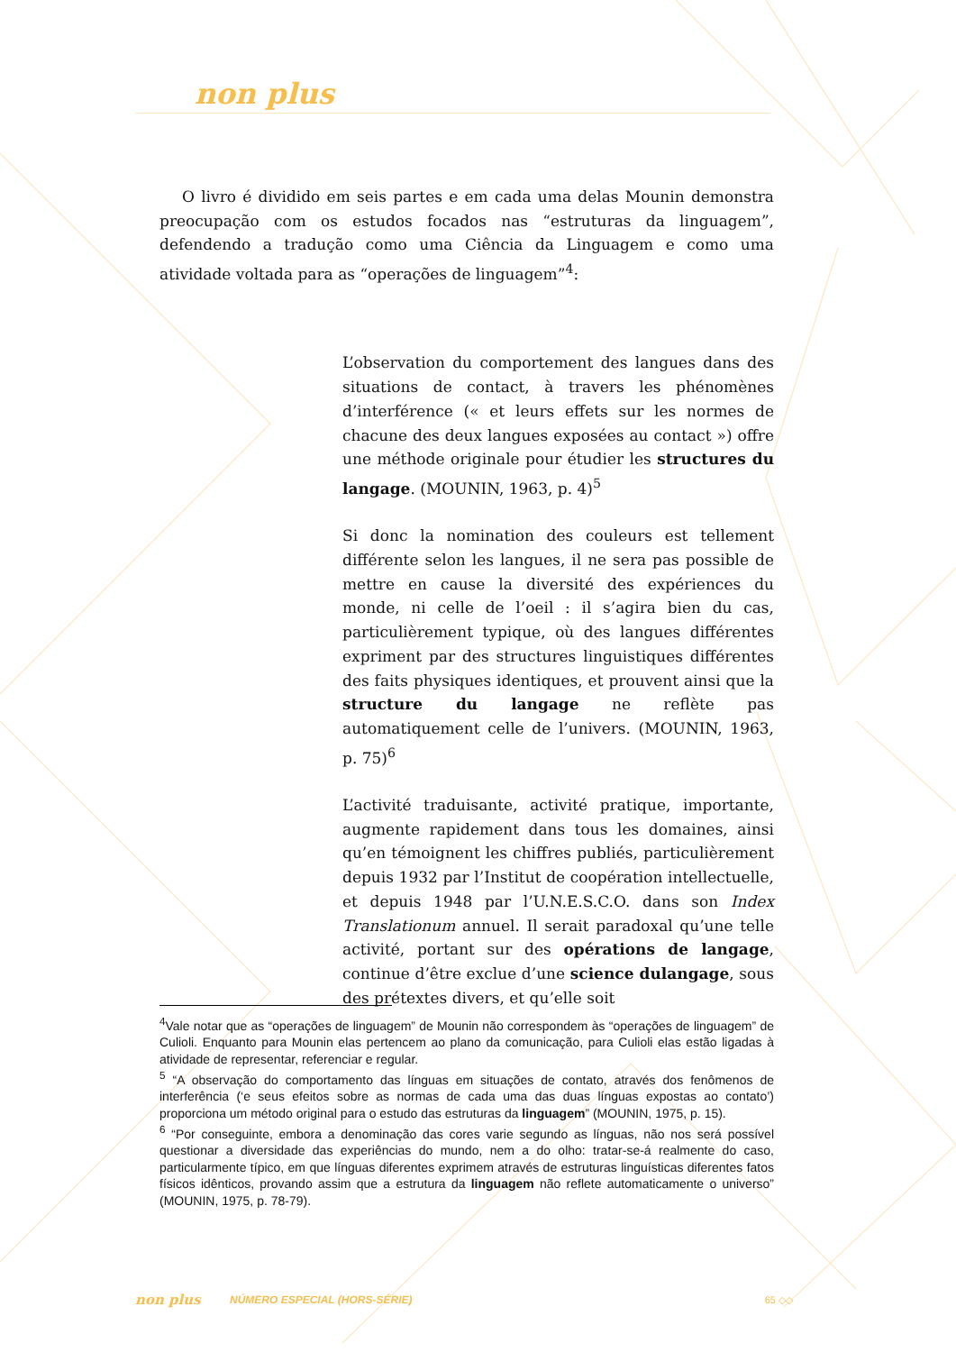non plus
O livro é dividido em seis partes e em cada uma delas Mounin demonstra preocupação com os estudos focados nas “estruturas da linguagem”, defendendo a tradução como uma Ciência da Linguagem e como uma atividade voltada para as “operações de linguagem”<sup>4</sup>:
L’observation du comportement des langues dans des situations de contact, à travers les phénomènes d’interférence (« et leurs effets sur les normes de chacune des deux langues exposées au contact ») offre une méthode originale pour étudier les structures du langage. (MOUNIN, 1963, p. 4)<sup>5</sup>
Si donc la nomination des couleurs est tellement différente selon les langues, il ne sera pas possible de mettre en cause la diversité des expériences du monde, ni celle de l’oeil : il s’agira bien du cas, particulièrement typique, où des langues différentes expriment par des structures linguistiques différentes des faits physiques identiques, et prouvent ainsi que la structure du langage ne reflète pas automatiquement celle de l’univers. (MOUNIN, 1963, p. 75)<sup>6</sup>
L’activité traduisante, activité pratique, importante, augmente rapidement dans tous les domaines, ainsi qu’en témoignent les chiffres publiés, particulièrement depuis 1932 par l’Institut de coopération intellectuelle, et depuis 1948 par l’U.N.E.S.C.O. dans son Index Translationum annuel. Il serait paradoxal qu’une telle activité, portant sur des opérations de langage, continue d’être exclue d’une science dulangage, sous des prétextes divers, et qu’elle soit
<sup>4</sup> Vale notar que as “operações de linguagem” de Mounin não correspondem às “operações de linguagem” de Culioli. Enquanto para Mounin elas pertencem ao plano da comunicação, para Culioli elas estão ligadas à atividade de representar, referenciar e regular.
<sup>5</sup> “A observação do comportamento das línguas em situações de contato, através dos fenômenos de interferência (‘e seus efeitos sobre as normas de cada uma das duas línguas expostas ao contato’) proporciona um método original para o estudo das estruturas da linguagem” (MOUNIN, 1975, p. 15).
<sup>6</sup> “Por conseguinte, embora a denominação das cores varie segundo as línguas, não nos será possível questionar a diversidade das experiências do mundo, nem a do olho: tratar-se-á realmente do caso, particularmente típico, em que línguas diferentes exprimem através de estruturas linguísticas diferentes fatos físicos idênticos, provando assim que a estrutura da linguagem não reflete automaticamente o universo” (MOUNIN, 1975, p. 78-79).
non plus NÚMERO ESPECIAL (HORS-SÉRIE) 65 ◇◇